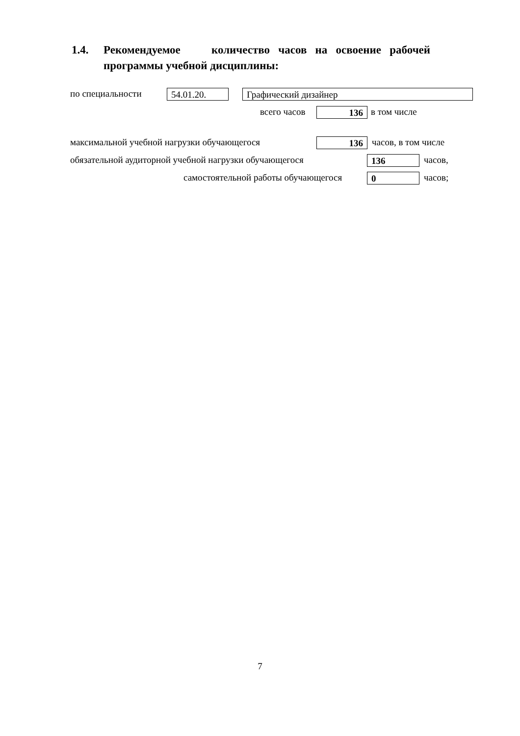1.4. Рекомендуемое количество часов на освоение рабочей
программы учебной дисциплины:
по специальности 54.01.20. Графический дизайнер
всего часов 136 в том числе
максимальной учебной нагрузки обучающегося 136 часов, в том числе
обязательной аудиторной учебной нагрузки обучающегося 136 часов,
самостоятельной работы обучающегося 0 часов;
7